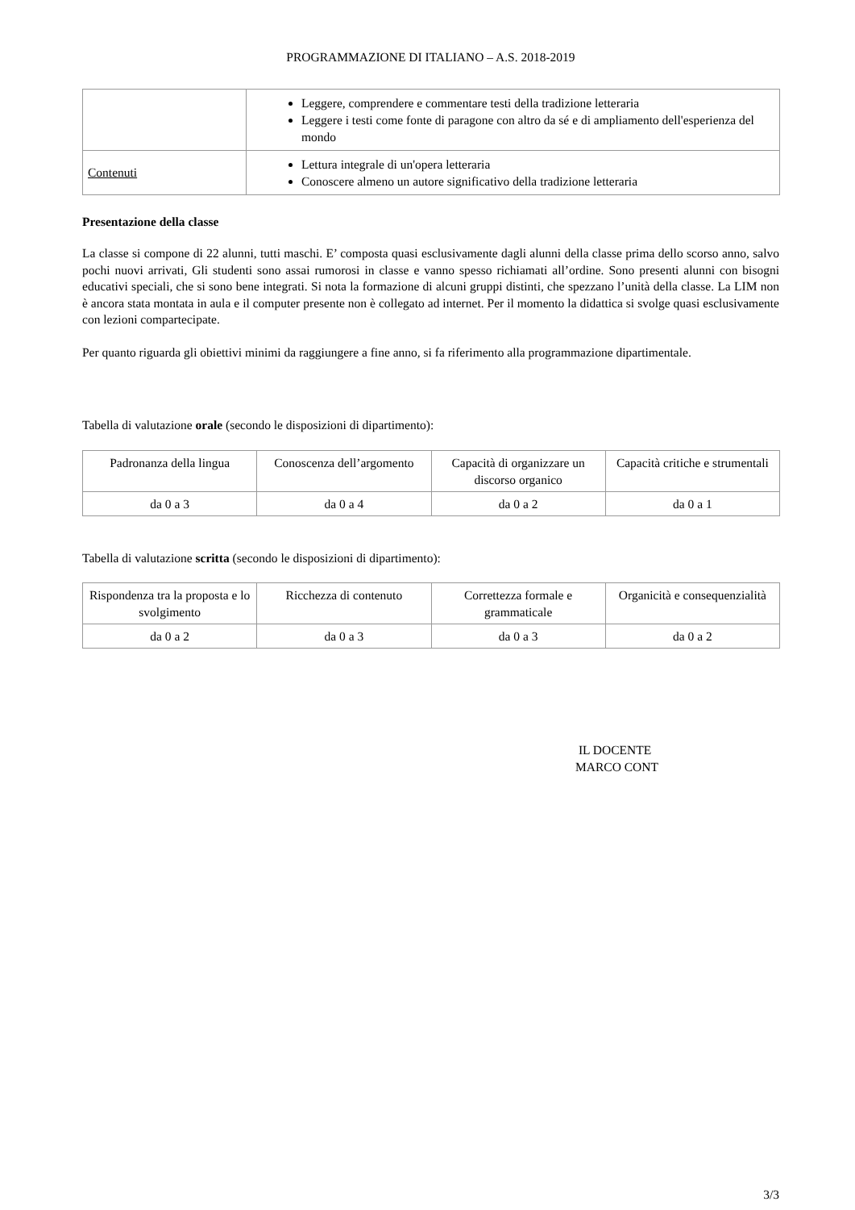PROGRAMMAZIONE DI ITALIANO – A.S. 2018-2019
| | Leggere, comprendere e commentare testi della tradizione letteraria Leggere i testi come fonte di paragone con altro da sé e di ampliamento dell'esperienza del mondo |
| Contenuti | Lettura integrale di un'opera letteraria Conoscere almeno un autore significativo della tradizione letteraria |
Presentazione della classe
La classe si compone di 22 alunni, tutti maschi. E’ composta quasi esclusivamente dagli alunni della classe prima dello scorso anno, salvo pochi nuovi arrivati, Gli studenti sono assai rumorosi in classe e vanno spesso richiamati all’ordine. Sono presenti alunni con bisogni educativi speciali, che si sono bene integrati. Si nota la formazione di alcuni gruppi distinti, che spezzano l’unità della classe. La LIM non è ancora stata montata in aula e il computer presente non è collegato ad internet. Per il momento la didattica si svolge quasi esclusivamente con lezioni compartecipate.
Per quanto riguarda gli obiettivi minimi da raggiungere a fine anno, si fa riferimento alla programmazione dipartimentale.
Tabella di valutazione orale (secondo le disposizioni di dipartimento):
| Padronanza della lingua | Conoscenza dell’argomento | Capacità di organizzare un discorso organico | Capacità critiche e strumentali |
| da 0 a 3 | da 0 a 4 | da 0 a 2 | da 0 a 1 |
Tabella di valutazione scritta (secondo le disposizioni di dipartimento):
| Rispondenza tra la proposta e lo svolgimento | Ricchezza di contenuto | Correttezza formale e grammaticale | Organicità e consequenzialità |
| da 0 a 2 | da 0 a 3 | da 0 a 3 | da 0 a 2 |
IL DOCENTE
MARCO CONT
3/3